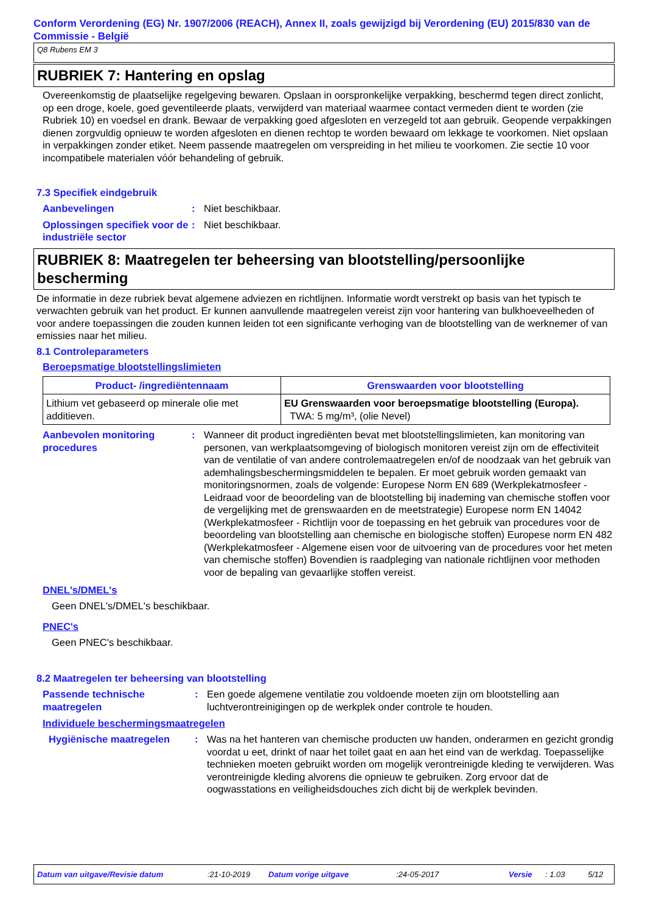Conform Verordening (EG) Nr. 1907/2006 (REACH), Annex II, zoals gewijzigd bij Verordening (EU) 2015/830 van de Commissie - België
Q8 Rubens EM 3
RUBRIEK 7: Hantering en opslag
Overeenkomstig de plaatselijke regelgeving bewaren. Opslaan in oorspronkelijke verpakking, beschermd tegen direct zonlicht, op een droge, koele, goed geventileerde plaats, verwijderd van materiaal waarmee contact vermeden dient te worden (zie Rubriek 10) en voedsel en drank. Bewaar de verpakking goed afgesloten en verzegeld tot aan gebruik. Geopende verpakkingen dienen zorgvuldig opnieuw te worden afgesloten en dienen rechtop te worden bewaard om lekkage te voorkomen. Niet opslaan in verpakkingen zonder etiket. Neem passende maatregelen om verspreiding in het milieu te voorkomen. Zie sectie 10 voor incompatibele materialen vóór behandeling of gebruik.
7.3 Specifiek eindgebruik
Aanbevelingen : Niet beschikbaar.
Oplossingen specifiek voor de industriële sector
: Niet beschikbaar.
RUBRIEK 8: Maatregelen ter beheersing van blootstelling/persoonlijke bescherming
De informatie in deze rubriek bevat algemene adviezen en richtlijnen. Informatie wordt verstrekt op basis van het typisch te verwachten gebruik van het product. Er kunnen aanvullende maatregelen vereist zijn voor hantering van bulkhoeveelheden of voor andere toepassingen die zouden kunnen leiden tot een significante verhoging van de blootstelling van de werknemer of van emissies naar het milieu.
8.1 Controleparameters
Beroepsmatige blootstellingslimieten
| Product- /ingrediëntennaam | Grenswaarden voor blootstelling |
| --- | --- |
| Lithium vet gebaseerd op minerale olie met additieven. | EU Grenswaarden voor beroepsmatige blootstelling (Europa). TWA: 5 mg/m³, (olie Nevel) |
Aanbevolen monitoring procedures
: Wanneer dit product ingrediënten bevat met blootstellingslimieten, kan monitoring van personen, van werkplaatsomgeving of biologisch monitoren vereist zijn om de effectiviteit van de ventilatie of van andere controlemaatregelen en/of de noodzaak van het gebruik van ademhalingsbeschermingsmiddelen te bepalen. Er moet gebruik worden gemaakt van monitoringsnormen, zoals de volgende: Europese Norm EN 689 (Werkplekatmosfeer - Leidraad voor de beoordeling van de blootstelling bij inademing van chemische stoffen voor de vergelijking met de grenswaarden en de meetstrategie) Europese norm EN 14042 (Werkplekatmosfeer - Richtlijn voor de toepassing en het gebruik van procedures voor de beoordeling van blootstelling aan chemische en biologische stoffen) Europese norm EN 482 (Werkplekatmosfeer - Algemene eisen voor de uitvoering van de procedures voor het meten van chemische stoffen) Bovendien is raadpleging van nationale richtlijnen voor methoden voor de bepaling van gevaarlijke stoffen vereist.
DNEL's/DMEL's
Geen DNEL's/DMEL's beschikbaar.
PNEC's
Geen PNEC's beschikbaar.
8.2 Maatregelen ter beheersing van blootstelling
Passende technische maatregelen
: Een goede algemene ventilatie zou voldoende moeten zijn om blootstelling aan luchtverontreinigingen op de werkplek onder controle te houden.
Individuele beschermingsmaatregelen
Hygiënische maatregelen : Was na het hanteren van chemische producten uw handen, onderarmen en gezicht grondig voordat u eet, drinkt of naar het toilet gaat en aan het eind van de werkdag. Toepasselijke technieken moeten gebruikt worden om mogelijk verontreinigde kleding te verwijderen. Was verontreinigde kleding alvorens die opnieuw te gebruiken. Zorg ervoor dat de oogwasstations en veiligheidsdouches zich dicht bij de werkplek bevinden.
Datum van uitgave/Revisie datum:21-10-2019 Datum vorige uitgave:24-05-2017 Versie: 1.03 5/12